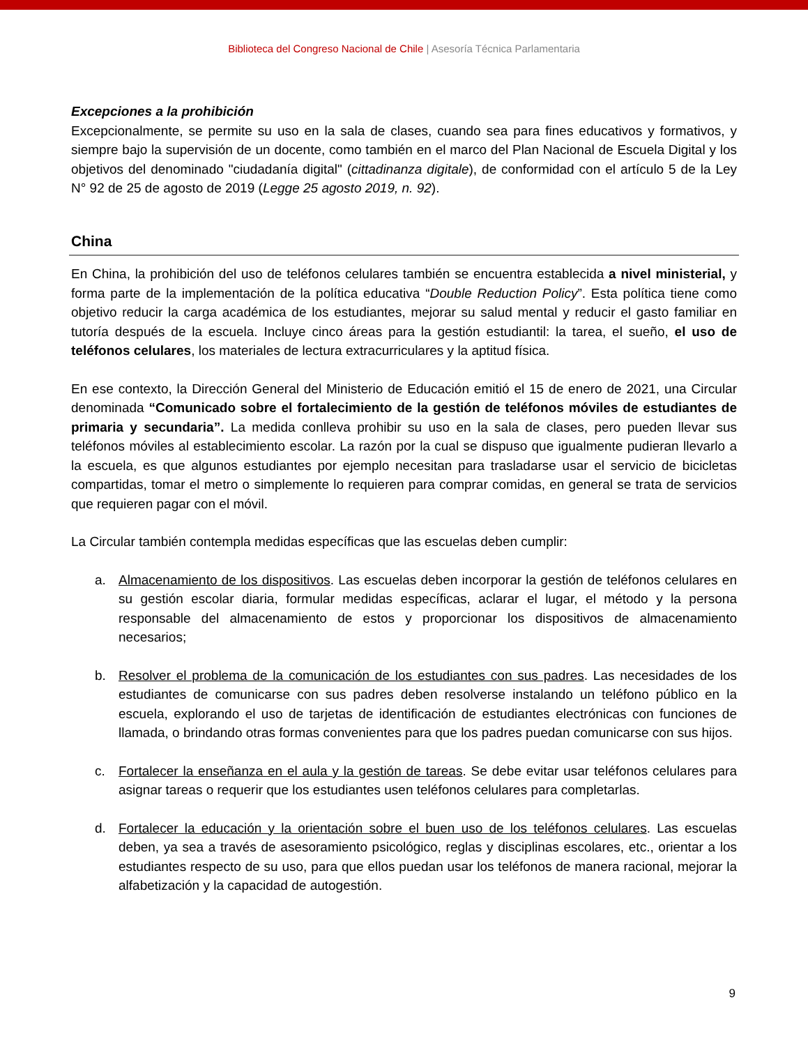Biblioteca del Congreso Nacional de Chile | Asesoría Técnica Parlamentaria
Excepciones a la prohibición
Excepcionalmente, se permite su uso en la sala de clases, cuando sea para fines educativos y formativos, y siempre bajo la supervisión de un docente, como también en el marco del Plan Nacional de Escuela Digital y los objetivos del denominado "ciudadanía digital" (cittadinanza digitale), de conformidad con el artículo 5 de la Ley N° 92 de 25 de agosto de 2019 (Legge 25 agosto 2019, n. 92).
China
En China, la prohibición del uso de teléfonos celulares también se encuentra establecida a nivel ministerial, y forma parte de la implementación de la política educativa “Double Reduction Policy”. Esta política tiene como objetivo reducir la carga académica de los estudiantes, mejorar su salud mental y reducir el gasto familiar en tutoría después de la escuela. Incluye cinco áreas para la gestión estudiantil: la tarea, el sueño, el uso de teléfonos celulares, los materiales de lectura extracurriculares y la aptitud física.
En ese contexto, la Dirección General del Ministerio de Educación emitió el 15 de enero de 2021, una Circular denominada “Comunicado sobre el fortalecimiento de la gestión de teléfonos móviles de estudiantes de primaria y secundaria”. La medida conlleva prohibir su uso en la sala de clases, pero pueden llevar sus teléfonos móviles al establecimiento escolar. La razón por la cual se dispuso que igualmente pudieran llevarlo a la escuela, es que algunos estudiantes por ejemplo necesitan para trasladarse usar el servicio de bicicletas compartidas, tomar el metro o simplemente lo requieren para comprar comidas, en general se trata de servicios que requieren pagar con el móvil.
La Circular también contempla medidas específicas que las escuelas deben cumplir:
a. Almacenamiento de los dispositivos. Las escuelas deben incorporar la gestión de teléfonos celulares en su gestión escolar diaria, formular medidas específicas, aclarar el lugar, el método y la persona responsable del almacenamiento de estos y proporcionar los dispositivos de almacenamiento necesarios;
b. Resolver el problema de la comunicación de los estudiantes con sus padres. Las necesidades de los estudiantes de comunicarse con sus padres deben resolverse instalando un teléfono público en la escuela, explorando el uso de tarjetas de identificación de estudiantes electrónicas con funciones de llamada, o brindando otras formas convenientes para que los padres puedan comunicarse con sus hijos.
c. Fortalecer la enseñanza en el aula y la gestión de tareas. Se debe evitar usar teléfonos celulares para asignar tareas o requerir que los estudiantes usen teléfonos celulares para completarlas.
d. Fortalecer la educación y la orientación sobre el buen uso de los teléfonos celulares. Las escuelas deben, ya sea a través de asesoramiento psicológico, reglas y disciplinas escolares, etc., orientar a los estudiantes respecto de su uso, para que ellos puedan usar los teléfonos de manera racional, mejorar la alfabetización y la capacidad de autogestión.
9